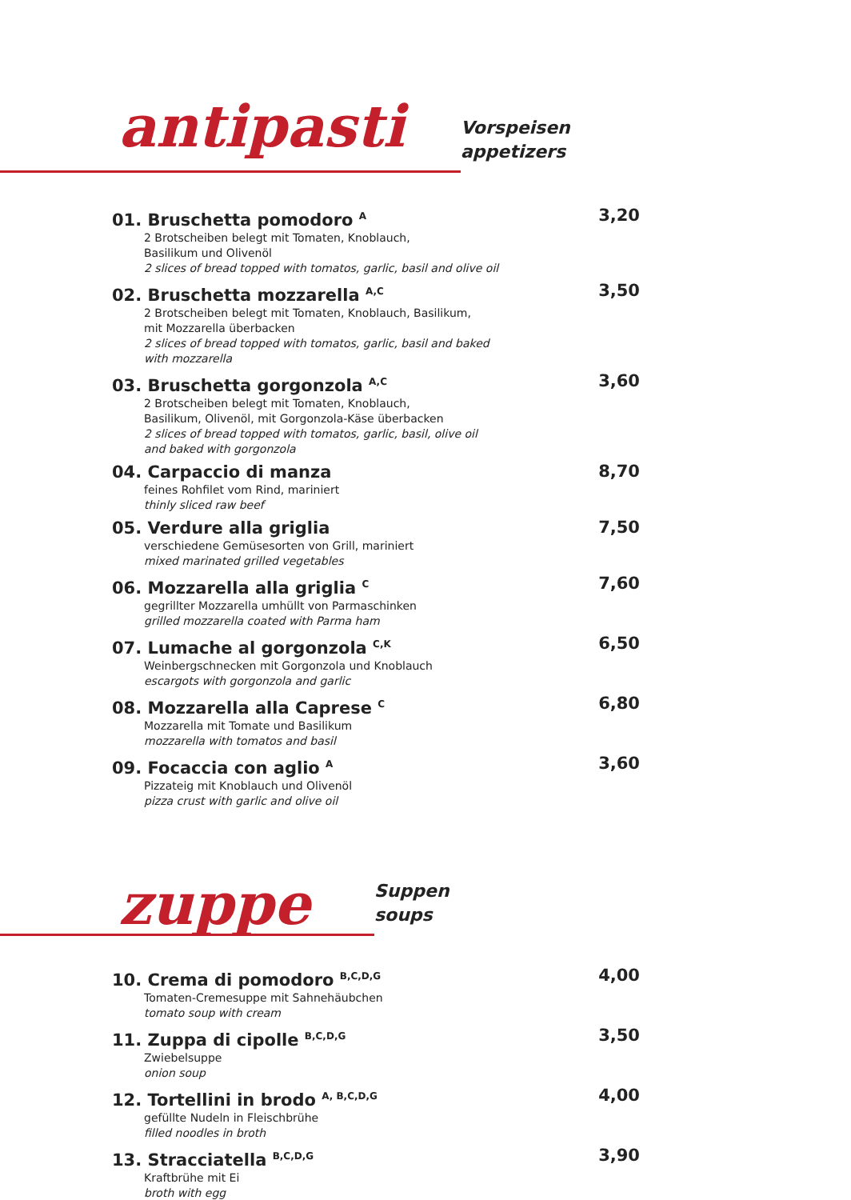antipasti
Vorspeisen
appetizers
01. Bruschetta pomodoro <sup>A</sup>
2 Brotscheiben belegt mit Tomaten, Knoblauch,
Basilikum und Olivenöl
2 slices of bread topped with tomatos, garlic, basil and olive oil
3,20
02. Bruschetta mozzarella <sup>A,C</sup>
2 Brotscheiben belegt mit Tomaten, Knoblauch, Basilikum,
mit Mozzarella überbacken
2 slices of bread topped with tomatos, garlic, basil and baked
with mozzarella
3,50
03. Bruschetta gorgonzola <sup>A,C</sup>
2 Brotscheiben belegt mit Tomaten, Knoblauch,
Basilikum, Olivenöl, mit Gorgonzola-Käse überbacken
2 slices of bread topped with tomatos, garlic, basil, olive oil
and baked with gorgonzola
3,60
04. Carpaccio di manza
feines Rohfilet vom Rind, mariniert
thinly sliced raw beef
8,70
05. Verdure alla griglia
verschiedene Gemüsesorten von Grill, mariniert
mixed marinated grilled vegetables
7,50
06. Mozzarella alla griglia <sup>C</sup>
gegrillter Mozzarella umhüllt von Parmaschinken
grilled mozzarella coated with Parma ham
7,60
07. Lumache al gorgonzola <sup>C,K</sup>
Weinbergschnecken mit Gorgonzola und Knoblauch
escargots with gorgonzola and garlic
6,50
08. Mozzarella alla Caprese <sup>C</sup>
Mozzarella mit Tomate und Basilikum
mozzarella with tomatos and basil
6,80
09. Focaccia con aglio <sup>A</sup>
Pizzateig mit Knoblauch und Olivenöl
pizza crust with garlic and olive oil
3,60
zuppe
Suppen
soups
10. Crema di pomodoro <sup>B,C,D,G</sup>
Tomaten-Cremesuppe mit Sahnehäubchen
tomato soup with cream
4,00
11. Zuppa di cipolle <sup>B,C,D,G</sup>
Zwiebelsuppe
onion soup
3,50
12. Tortellini in brodo <sup>A, B,C,D,G</sup>
gefüllte Nudeln in Fleischbrühe
filled noodles in broth
4,00
13. Stracciatella <sup>B,C,D,G</sup>
Kraftbrühe mit Ei
broth with egg
3,90